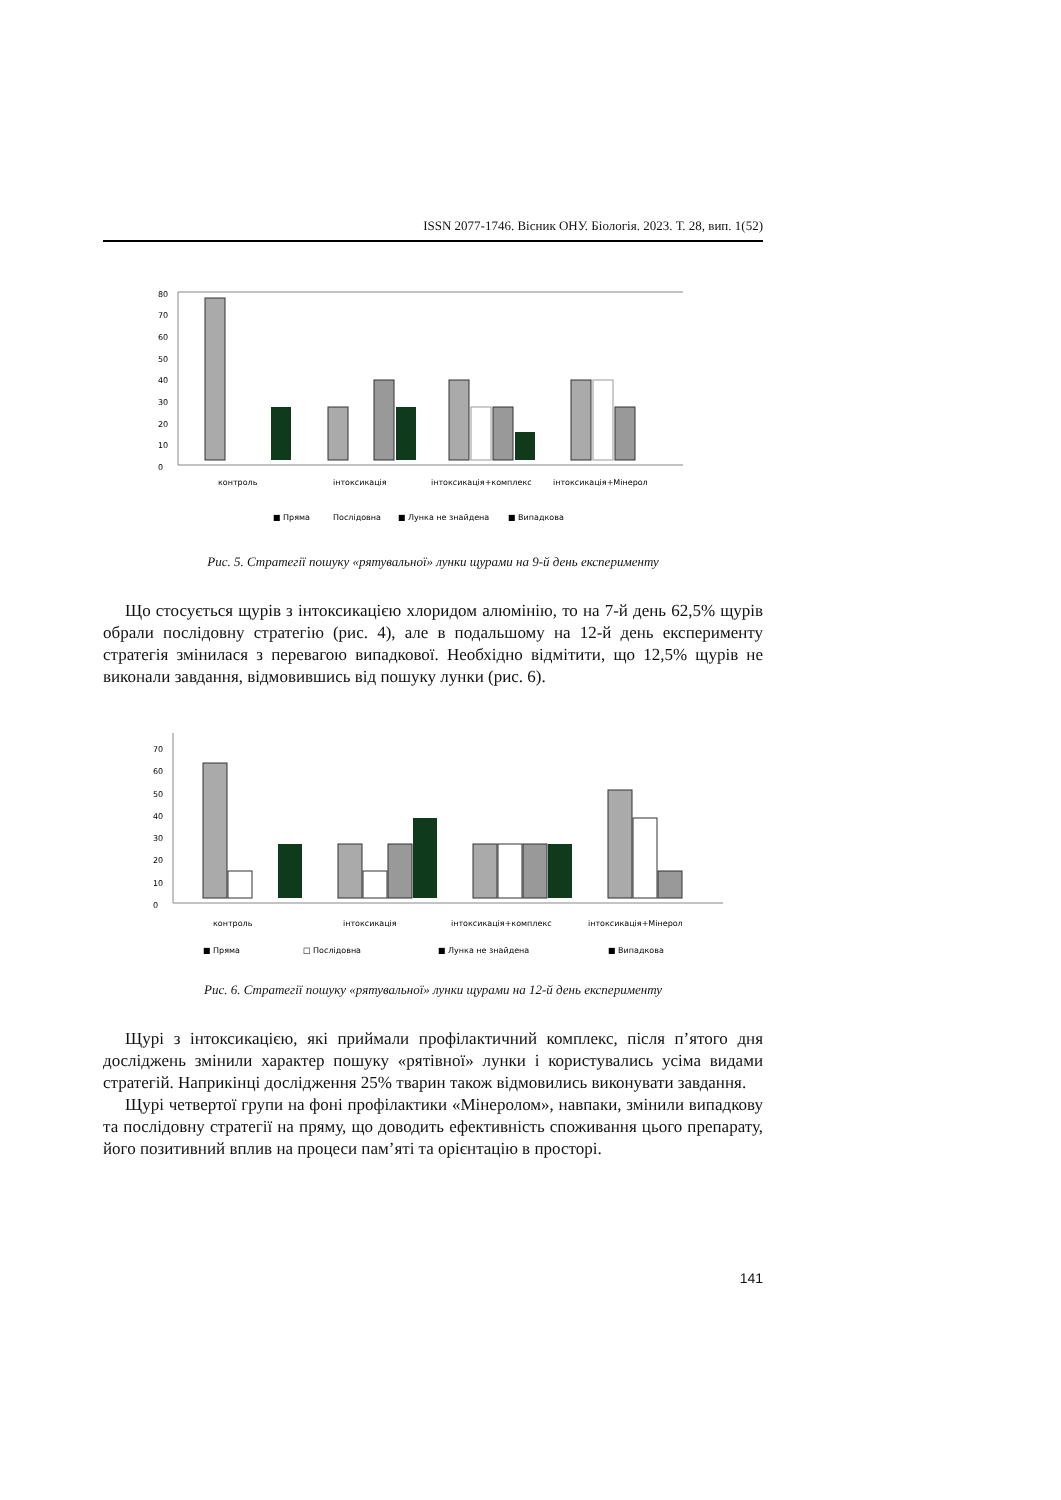ISSN 2077-1746. Вісник ОНУ. Біологія. 2023. Т. 28, вип. 1(52)
0
10
20
30
40
50
60
70
80
контроль
інтоксикація
інтоксикація+комплекс
інтоксикація+Мінерол
■ Пряма
Послідовна
■ Лунка не знайдена
■ Випадкова
Рис. 5. Стратегії пошуку «рятувальної» лунки щурами на 9-й день експерименту
Що стосується щурів з інтоксикацією хлоридом алюмінію, то на 7-й день 62,5% щурів обрали послідовну стратегію (рис. 4), але в подальшому на 12-й день експерименту стратегія змінилася з перевагою випадкової. Необхідно відмітити, що 12,5% щурів не виконали завдання, відмовившись від пошуку лунки (рис. 6).
0
10
20
30
40
50
60
70
контроль
інтоксикація
інтоксикація+комплекс
інтоксикація+Мінерол
■ Пряма
□ Послідовна
■ Лунка не знайдена
■ Випадкова
Рис. 6. Стратегії пошуку «рятувальної» лунки щурами на 12-й день експерименту
Щурі з інтоксикацією, які приймали профілактичний комплекс, після п’ятого дня досліджень змінили характер пошуку «рятівної» лунки і користувались усіма видами стратегій. Наприкінці дослідження 25% тварин також відмовились виконувати завдання.
Щурі четвертої групи на фоні профілактики «Мінеролом», навпаки, змінили випадкову та послідовну стратегії на пряму, що доводить ефективність споживання цього препарату, його позитивний вплив на процеси пам’яті та орієнтацію в просторі.
141